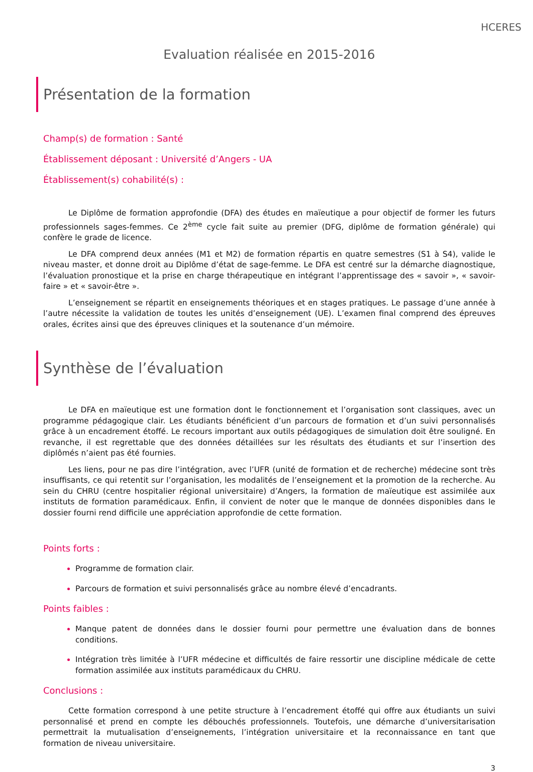HCERES
Evaluation réalisée en 2015-2016
Présentation de la formation
Champ(s) de formation : Santé
Établissement déposant : Université d’Angers - UA
Établissement(s) cohabilité(s) :
Le Diplôme de formation approfondie (DFA) des études en maïeutique a pour objectif de former les futurs professionnels sages-femmes. Ce 2<sup>ème</sup> cycle fait suite au premier (DFG, diplôme de formation générale) qui confère le grade de licence.
Le DFA comprend deux années (M1 et M2) de formation répartis en quatre semestres (S1 à S4), valide le niveau master, et donne droit au Diplôme d’état de sage-femme. Le DFA est centré sur la démarche diagnostique, l’évaluation pronostique et la prise en charge thérapeutique en intégrant l’apprentissage des « savoir », « savoir-faire » et « savoir-être ».
L’enseignement se répartit en enseignements théoriques et en stages pratiques. Le passage d’une année à l’autre nécessite la validation de toutes les unités d’enseignement (UE). L’examen final comprend des épreuves orales, écrites ainsi que des épreuves cliniques et la soutenance d’un mémoire.
Synthèse de l’évaluation
Le DFA en maïeutique est une formation dont le fonctionnement et l’organisation sont classiques, avec un programme pédagogique clair. Les étudiants bénéficient d’un parcours de formation et d’un suivi personnalisés grâce à un encadrement étoffé. Le recours important aux outils pédagogiques de simulation doit être souligné. En revanche, il est regrettable que des données détaillées sur les résultats des étudiants et sur l’insertion des diplômés n’aient pas été fournies.
Les liens, pour ne pas dire l’intégration, avec l’UFR (unité de formation et de recherche) médecine sont très insuffisants, ce qui retentit sur l’organisation, les modalités de l’enseignement et la promotion de la recherche. Au sein du CHRU (centre hospitalier régional universitaire) d’Angers, la formation de maïeutique est assimilée aux instituts de formation paramédicaux. Enfin, il convient de noter que le manque de données disponibles dans le dossier fourni rend difficile une appréciation approfondie de cette formation.
Points forts :
Programme de formation clair.
Parcours de formation et suivi personnalisés grâce au nombre élevé d’encadrants.
Points faibles :
Manque patent de données dans le dossier fourni pour permettre une évaluation dans de bonnes conditions.
Intégration très limitée à l’UFR médecine et difficultés de faire ressortir une discipline médicale de cette formation assimilée aux instituts paramédicaux du CHRU.
Conclusions :
Cette formation correspond à une petite structure à l’encadrement étoffé qui offre aux étudiants un suivi personnalisé et prend en compte les débouchés professionnels. Toutefois, une démarche d’universitarisation permettrait la mutualisation d’enseignements, l’intégration universitaire et la reconnaissance en tant que formation de niveau universitaire.
3